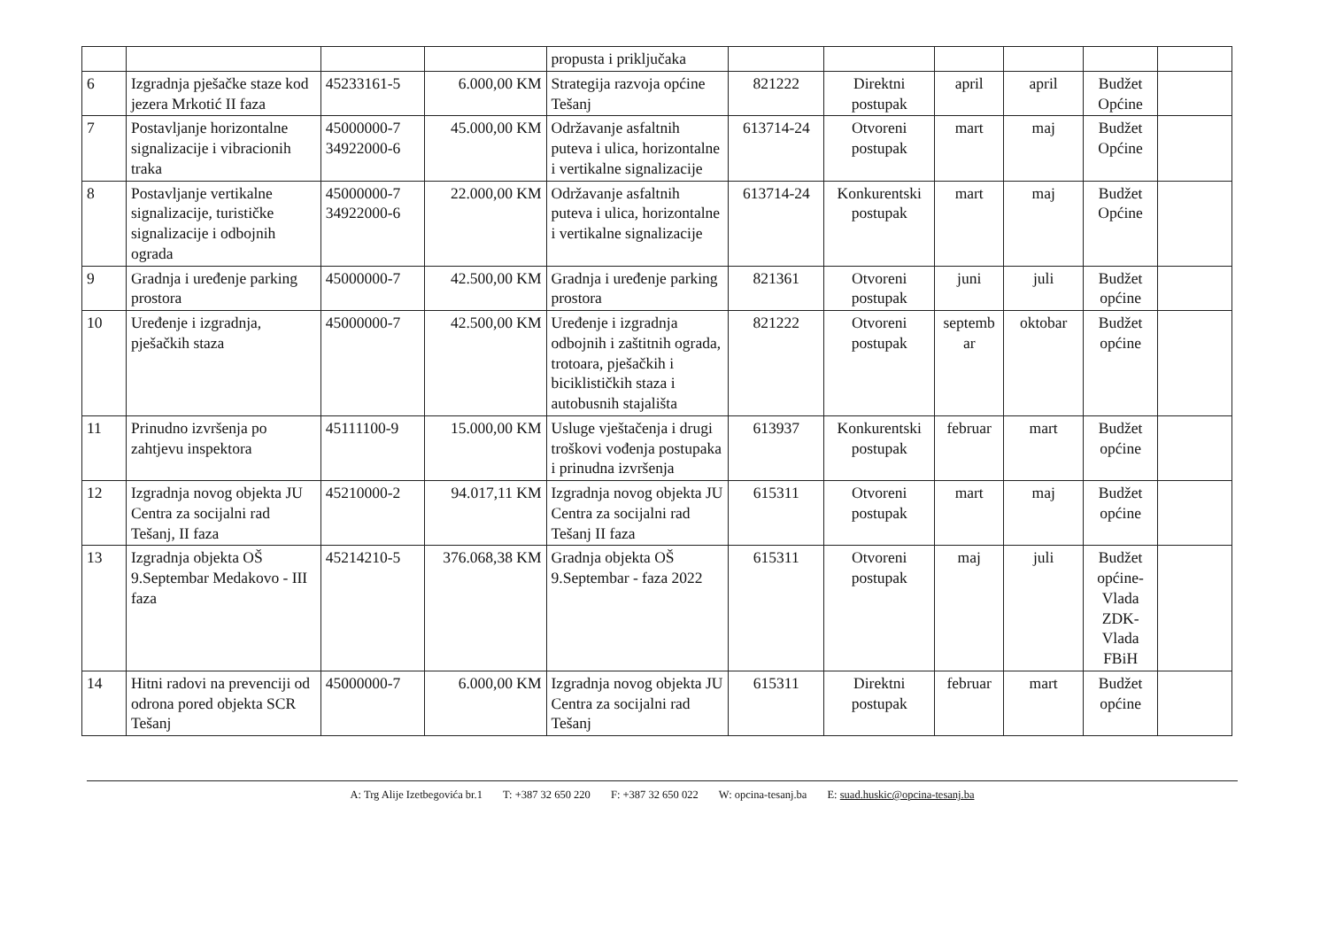| | | | | propusta i priključaka | | | | | | |
| 6 | Izgradnja pješačke staze kod jezera Mrkotić II faza | 45233161-5 | 6.000,00 KM | Strategija razvoja općine Tešanj | 821222 | Direktni postupak | april | april | Budžet Općine | |
| 7 | Postavljanje horizontalne signalizacije i vibracionih traka | 45000000-7 34922000-6 | 45.000,00 KM | Održavanje asfaltnih puteva i ulica, horizontalne i vertikalne signalizacije | 613714-24 | Otvoreni postupak | mart | maj | Budžet Općine | |
| 8 | Postavljanje vertikalne signalizacije, turističke signalizacije i odbojnih ograda | 45000000-7 34922000-6 | 22.000,00 KM | Održavanje asfaltnih puteva i ulica, horizontalne i vertikalne signalizacije | 613714-24 | Konkurentski postupak | mart | maj | Budžet Općine | |
| 9 | Gradnja i uređenje parking prostora | 45000000-7 | 42.500,00 KM | Gradnja i uređenje parking prostora | 821361 | Otvoreni postupak | juni | juli | Budžet općine | |
| 10 | Uređenje i izgradnja, pješačkih staza | 45000000-7 | 42.500,00 KM | Uređenje i izgradnja odbojnih i zaštitnih ograda, trotoara, pješačkih i biciklističkih staza i autobusnih stajališta | 821222 | Otvoreni postupak | septemb ar | oktobar | Budžet općine | |
| 11 | Prinudno izvršenja po zahtjevu inspektora | 45111100-9 | 15.000,00 KM | Usluge vještačenja i drugi troškovi vođenja postupaka i prinudna izvršenja | 613937 | Konkurentski postupak | februar | mart | Budžet općine | |
| 12 | Izgradnja novog objekta JU Centra za socijalni rad Tešanj, II faza | 45210000-2 | 94.017,11 KM | Izgradnja novog objekta JU Centra za socijalni rad Tešanj II faza | 615311 | Otvoreni postupak | mart | maj | Budžet općine | |
| 13 | Izgradnja objekta OŠ 9.Septembar Medakovo - III faza | 45214210-5 | 376.068,38 KM | Gradnja objekta OŠ 9.Septembar - faza 2022 | 615311 | Otvoreni postupak | maj | juli | Budžet općine-Vlada ZDK-Vlada FBiH | |
| 14 | Hitni radovi na prevenciji od odrona pored objekta SCR Tešanj | 45000000-7 | 6.000,00 KM | Izgradnja novog objekta JU Centra za socijalni rad Tešanj | 615311 | Direktni postupak | februar | mart | Budžet općine | |
A: Trg Alije Izetbegovića br.1 T: +387 32 650 220 F: +387 32 650 022 W: opcina-tesanj.ba E: suad.huskic@opcina-tesanj.ba